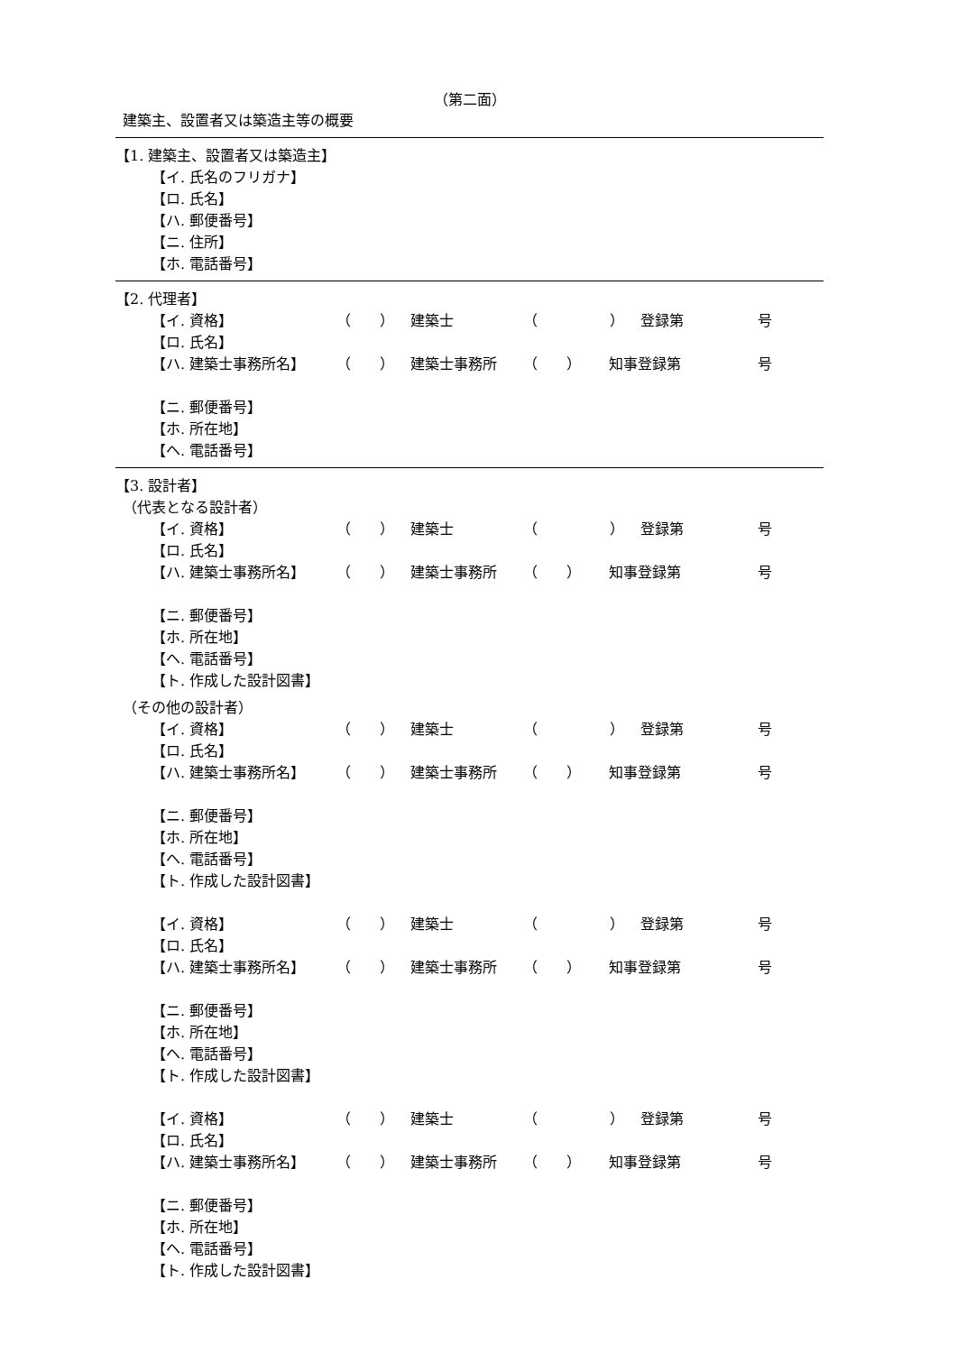（第二面）
建築主、設置者又は築造主等の概要
【1. 建築主、設置者又は築造主】
【イ. 氏名のフリガナ】
【ロ. 氏名】
【ハ. 郵便番号】
【ニ. 住所】
【ホ. 電話番号】
【2. 代理者】
【イ. 資格】 （　　） 建築士 （　　　　　） 登録第 号
【ロ. 氏名】
【ハ. 建築士事務所名】 （　　） 建築士事務所 （　　） 知事登録第 号
【ニ. 郵便番号】
【ホ. 所在地】
【ヘ. 電話番号】
【3. 設計者】
（代表となる設計者）
【イ. 資格】 （　　） 建築士 （　　　　　） 登録第 号
【ロ. 氏名】
【ハ. 建築士事務所名】 （　　） 建築士事務所 （　　） 知事登録第 号
【ニ. 郵便番号】
【ホ. 所在地】
【ヘ. 電話番号】
【ト. 作成した設計図書】
（その他の設計者）
【イ. 資格】 （　　） 建築士 （　　　　　） 登録第 号
【ロ. 氏名】
【ハ. 建築士事務所名】 （　　） 建築士事務所 （　　） 知事登録第 号
【ニ. 郵便番号】
【ホ. 所在地】
【ヘ. 電話番号】
【ト. 作成した設計図書】
【イ. 資格】 （　　） 建築士 （　　　　　） 登録第 号
【ロ. 氏名】
【ハ. 建築士事務所名】 （　　） 建築士事務所 （　　） 知事登録第 号
【ニ. 郵便番号】
【ホ. 所在地】
【ヘ. 電話番号】
【ト. 作成した設計図書】
【イ. 資格】 （　　） 建築士 （　　　　　） 登録第 号
【ロ. 氏名】
【ハ. 建築士事務所名】 （　　） 建築士事務所 （　　） 知事登録第 号
【ニ. 郵便番号】
【ホ. 所在地】
【ヘ. 電話番号】
【ト. 作成した設計図書】